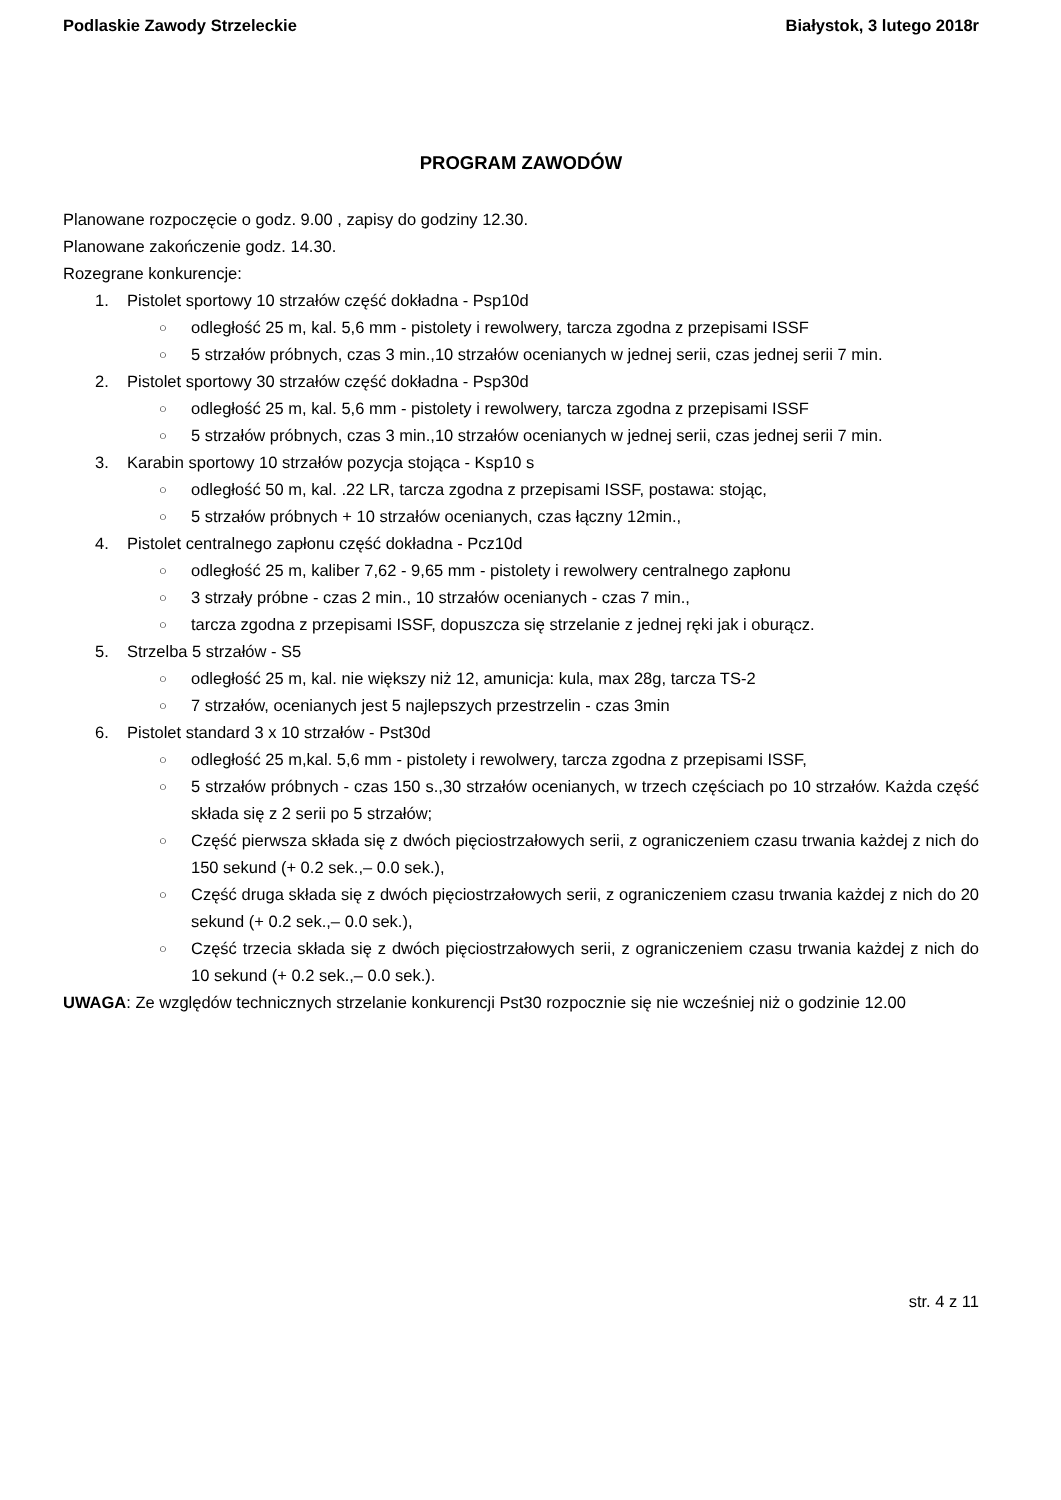Podlaskie Zawody Strzeleckie Białystok, 3 lutego 2018r
PROGRAM ZAWODÓW
Planowane rozpoczęcie o godz. 9.00 , zapisy do godziny 12.30.
Planowane zakończenie godz. 14.30.
Rozegrane konkurencje:
1. Pistolet sportowy 10 strzałów część dokładna - Psp10d
○ odległość 25 m, kal. 5,6 mm - pistolety i rewolwery, tarcza zgodna z przepisami ISSF
○ 5 strzałów próbnych, czas 3 min.,10 strzałów ocenianych w jednej serii, czas jednej serii 7 min.
2. Pistolet sportowy 30 strzałów część dokładna - Psp30d
○ odległość 25 m, kal. 5,6 mm - pistolety i rewolwery, tarcza zgodna z przepisami ISSF
○ 5 strzałów próbnych, czas 3 min.,10 strzałów ocenianych w jednej serii, czas jednej serii 7 min.
3. Karabin sportowy 10 strzałów pozycja stojąca - Ksp10 s
○ odległość 50 m, kal. .22 LR, tarcza zgodna z przepisami ISSF, postawa: stojąc,
○ 5 strzałów próbnych + 10 strzałów ocenianych, czas łączny 12min.,
4. Pistolet centralnego zapłonu część dokładna - Pcz10d
○ odległość 25 m, kaliber 7,62 - 9,65 mm - pistolety i rewolwery centralnego zapłonu
○ 3 strzały próbne - czas 2 min., 10 strzałów ocenianych - czas 7 min.,
○ tarcza zgodna z przepisami ISSF, dopuszcza się strzelanie z jednej ręki jak i oburącz.
5. Strzelba 5 strzałów - S5
○ odległość 25 m, kal. nie większy niż 12, amunicja: kula, max 28g, tarcza TS-2
○ 7 strzałów, ocenianych jest 5 najlepszych przestrzelin - czas 3min
6. Pistolet standard 3 x 10 strzałów - Pst30d
○ odległość 25 m,kal. 5,6 mm - pistolety i rewolwery, tarcza zgodna z przepisami ISSF,
○ 5 strzałów próbnych - czas 150 s.,30 strzałów ocenianych, w trzech częściach po 10 strzałów. Każda część składa się z 2 serii po 5 strzałów;
○ Część pierwsza składa się z dwóch pięciostrzałowych serii, z ograniczeniem czasu trwania każdej z nich do 150 sekund (+ 0.2 sek.,– 0.0 sek.),
○ Część druga składa się z dwóch pięciostrzałowych serii, z ograniczeniem czasu trwania każdej z nich do 20 sekund (+ 0.2 sek.,– 0.0 sek.),
○ Część trzecia składa się z dwóch pięciostrzałowych serii, z ograniczeniem czasu trwania każdej z nich do 10 sekund (+ 0.2 sek.,– 0.0 sek.).
UWAGA: Ze względów technicznych strzelanie konkurencji Pst30 rozpocznie się nie wcześniej niż o godzinie 12.00
str. 4 z 11